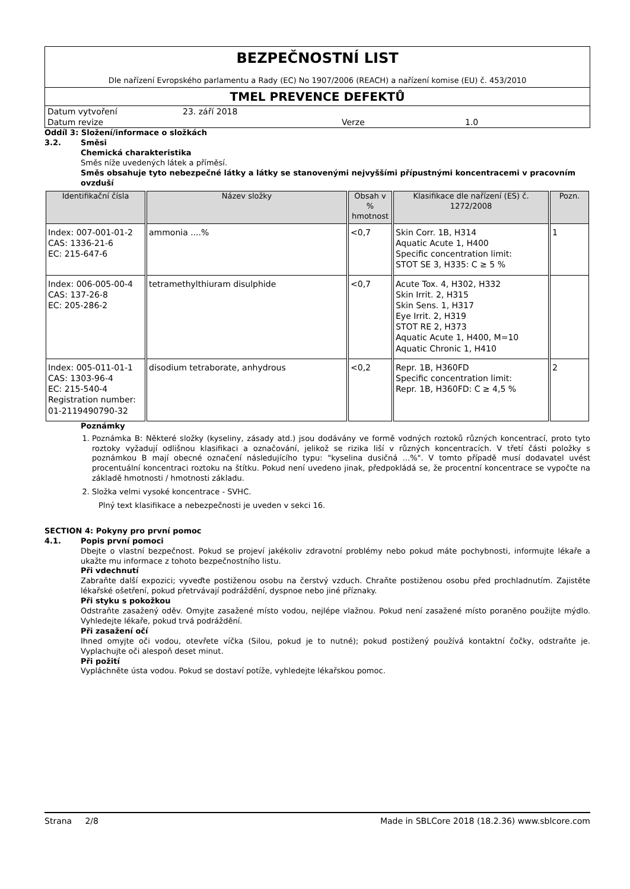BEZPEČNOSTNÍ LIST
Dle nařízení Evropského parlamentu a Rady (EC) No 1907/2006 (REACH) a nařízení komise (EU) č. 453/2010
TMEL PREVENCE DEFEKTŮ
| Datum vytvoření | 23. září 2018 | | |
| Datum revize | | Verze | 1.0 |
Oddíl 3: Složení/informace o složkách
3.2. Směsi
Chemická charakteristika
Směs níže uvedených látek a příměsí.
Směs obsahuje tyto nebezpečné látky a látky se stanovenými nejvyššími přípustnými koncentracemi v pracovním ovzduší
| Identifikační čísla | Název složky | Obsah v % hmotnost | Klasifikace dle nařízení (ES) č. 1272/2008 | Pozn. |
| --- | --- | --- | --- | --- |
| Index: 007-001-01-2 CAS: 1336-21-6 EC: 215-647-6 | ammonia ....% | <0,7 | Skin Corr. 1B, H314 Aquatic Acute 1, H400 Specific concentration limit: STOT SE 3, H335: C ≥ 5 % | 1 |
| Index: 006-005-00-4 CAS: 137-26-8 EC: 205-286-2 | tetramethylthiuram disulphide | <0,7 | Acute Tox. 4, H302, H332 Skin Irrit. 2, H315 Skin Sens. 1, H317 Eye Irrit. 2, H319 STOT RE 2, H373 Aquatic Acute 1, H400, M=10 Aquatic Chronic 1, H410 | |
| Index: 005-011-01-1 CAS: 1303-96-4 EC: 215-540-4 Registration number: 01-2119490790-32 | disodium tetraborate, anhydrous | <0,2 | Repr. 1B, H360FD Specific concentration limit: Repr. 1B, H360FD: C ≥ 4,5 % | 2 |
Poznámky
1. Poznámka B: Některé složky (kyseliny, zásady atd.) jsou dodávány ve formě vodných roztoků různých koncentrací, proto tyto roztoky vyžadují odlišnou klasifikaci a označování, jelikož se rizika liší v různých koncentracích. V třetí části položky s poznámkou B mají obecné označení následujícího typu: "kyselina dusičná ...%". V tomto případě musí dodavatel uvést procentuální koncentraci roztoku na štítku. Pokud není uvedeno jinak, předpokládá se, že procentní koncentrace se vypočte na základě hmotnosti / hmotnosti základu.
2. Složka velmi vysoké koncentrace - SVHC.
Plný text klasifikace a nebezpečnosti je uveden v sekci 16.
SECTION 4: Pokyny pro první pomoc
4.1. Popis první pomoci
Dbejte o vlastní bezpečnost. Pokud se projeví jakékoliv zdravotní problémy nebo pokud máte pochybnosti, informujte lékaře a ukažte mu informace z tohoto bezpečnostního listu.
Při vdechnutí
Zabraňte další expozici; vyveďte postiženou osobu na čerstvý vzduch. Chraňte postiženou osobu před prochladnutím. Zajistěte lékařské ošetření, pokud přetrvávají podráždění, dyspnoe nebo jiné příznaky.
Při styku s pokožkou
Odstraňte zasažený oděv. Omyjte zasažené místo vodou, nejlépe vlažnou. Pokud není zasažené místo poraněno použijte mýdlo. Vyhledejte lékaře, pokud trvá podráždění.
Při zasažení očí
Ihned omyjte oči vodou, otevřete víčka (Silou, pokud je to nutné); pokud postižený používá kontaktní čočky, odstraňte je. Vyplachujte oči alespoň deset minut.
Při požití
Vypláchněte ústa vodou. Pokud se dostaví potíže, vyhledejte lékařskou pomoc.
Strana 2/8 Made in SBLCore 2018 (18.2.36) www.sblcore.com